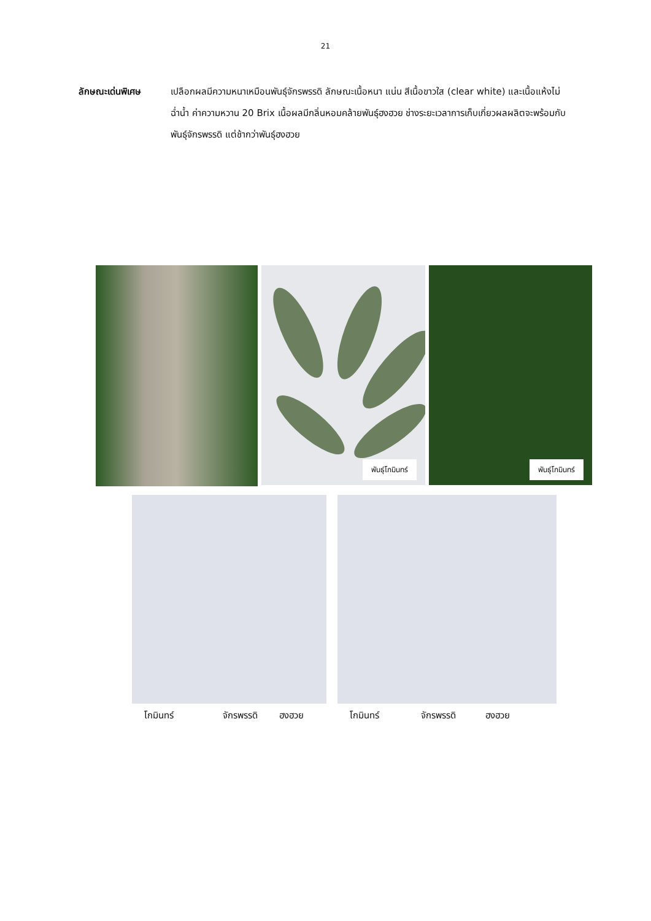21
ลักษณะเด่นพิเศษ เปลือกผลมีความหนาเหมือนพันธุ์จักรพรรดิ ลักษณะเนื้อหนา แน่น สีเนื้อขาวใส (clear white) และเนื้อแห้งไม่ฉ่ำน้ำ ค่าความหวาน 20 Brix เนื้อผลมีกลิ่นหอมคล้ายพันธุ์ฮงฮวย ช่างระยะเวลาการเก็บเกี่ยวผลผลิตจะพร้อมกับพันธุ์จักรพรรดิ แต่ช้ากว่าพันธุ์ฮงฮวย
พันธุ์โกมินทร์
พันธุ์โกมินทร์
โกมินทร์ จักรพรรดิ ฮงฮวย โกมินทร์ จักรพรรดิ ฮงฮวย